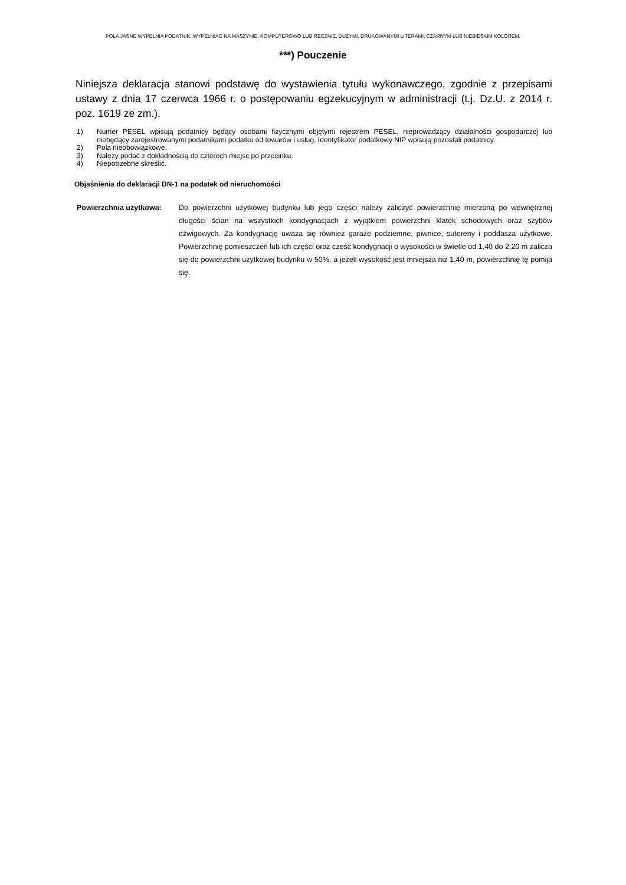POLA JASNE WYPEŁNIA PODATNIK. WYPEŁNIAĆ NA MASZYNIE, KOMPUTEROWO LUB RĘCZNIE, DUŻYMI, DRUKOWANYMI LITERAMI, CZARNYM LUB NIEBIESKIM KOLOREM.
***) Pouczenie
Niniejsza deklaracja stanowi podstawę do wystawienia tytułu wykonawczego, zgodnie z przepisami ustawy z dnia 17 czerwca 1966 r. o postępowaniu egzekucyjnym w administracji (t.j. Dz.U. z 2014 r. poz. 1619 ze zm.).
1) Numer PESEL wpisują podatnicy będący osobami fizycznymi objętymi rejestrem PESEL, nieprowadzący działalności gospodarczej lub niebędący zarejestrowanymi podatnikami podatku od towarów i usług. Identyfikator podatkowy NIP wpisują pozostali podatnicy.
2) Pola nieobowiązkowe.
3) Należy podać z dokładnością do czterech miejsc po przecinku.
4) Niepotrzebne skreślić.
Objaśnienia do deklaracji DN-1 na podatek od nieruchomości
Powierzchnia użytkowa: Do powierzchni użytkowej budynku lub jego części należy zaliczyć powierzchnię mierzoną po wewnętrznej długości ścian na wszystkich kondygnacjach z wyjątkiem powierzchni klatek schodowych oraz szybów dźwigowych. Za kondygnację uważa się również garaże podziemne, piwnice, sutereny i poddasza użytkowe. Powierzchnię pomieszczeń lub ich części oraz cześć kondygnacji o wysokości w świetle od 1,40 do 2,20 m zalicza się do powierzchni użytkowej budynku w 50%, a jeżeli wysokość jest mniejsza niż 1,40 m, powierzchnię tę pomija się.